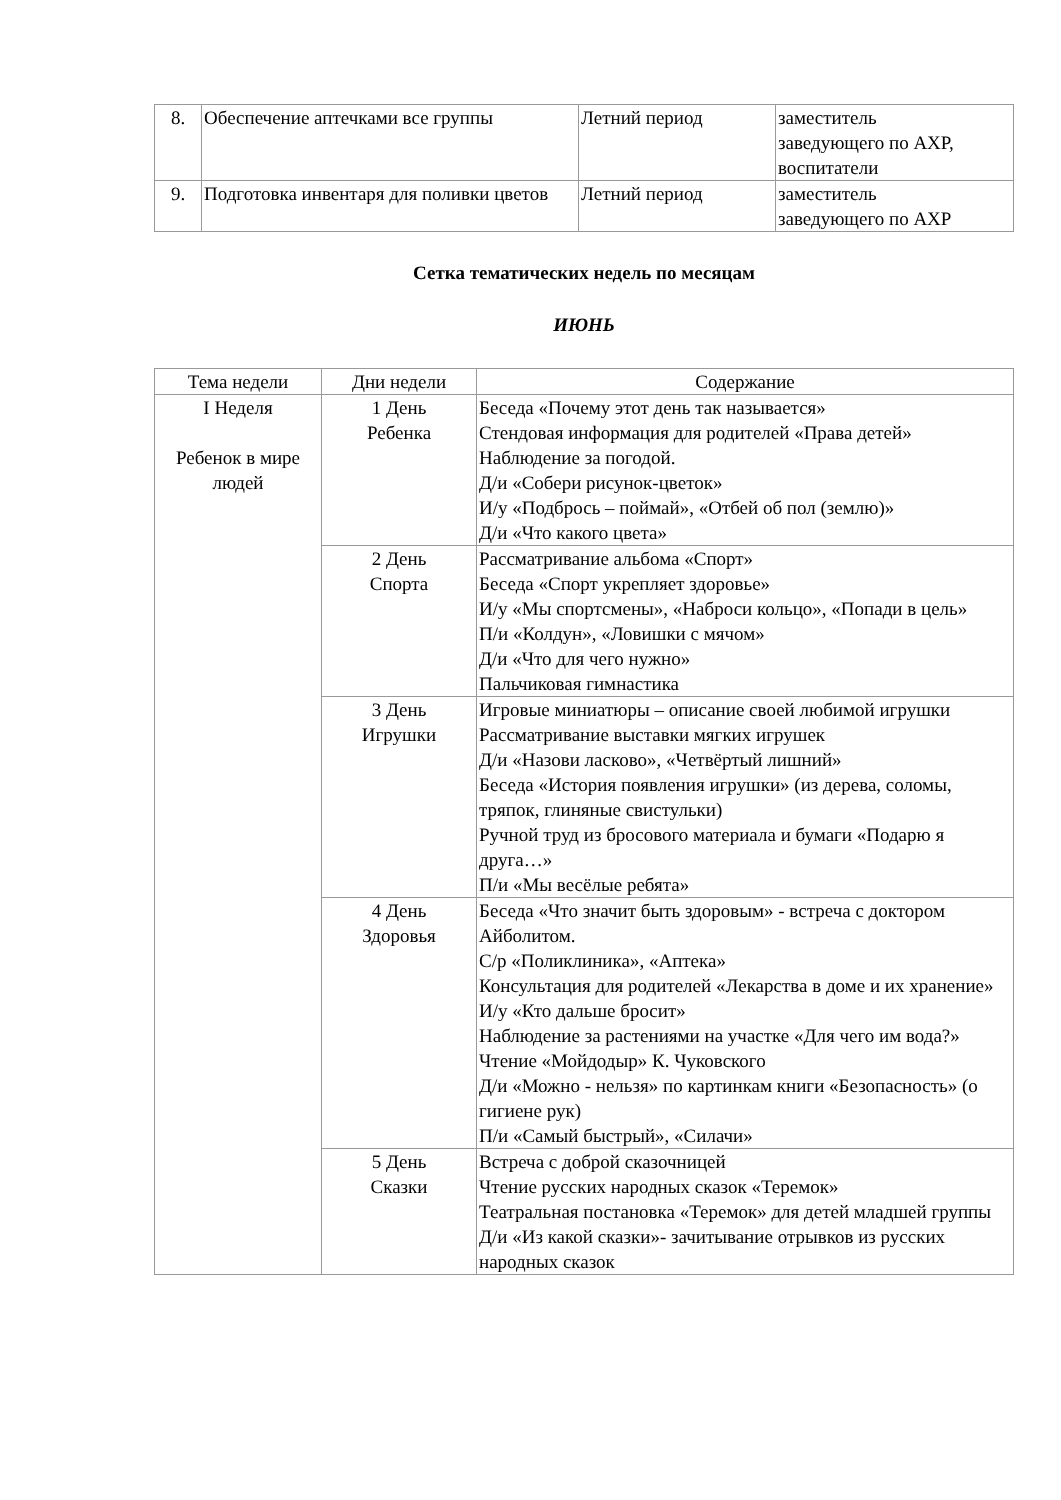| 8. | Обеспечение аптечками все группы | Летний период | заместитель заведующего по АХР, воспитатели |
| 9. | Подготовка инвентаря для поливки цветов | Летний период | заместитель заведующего по АХР |
Сетка тематических недель по месяцам
ИЮНЬ
| Тема недели | Дни недели | Содержание |
| --- | --- | --- |
| I Неделя Ребенок в мире людей | 1 День Ребенка | Беседа «Почему этот день так называется» Стендовая информация для родителей «Права детей» Наблюдение за погодой. Д/и «Собери рисунок-цветок» И/у «Подбрось – поймай», «Отбей об пол (землю)» Д/и «Что какого цвета» |
| | 2 День Спорта | Рассматривание альбома «Спорт» Беседа «Спорт укрепляет здоровье» И/у «Мы спортсмены», «Наброси кольцо», «Попади в цель» П/и «Колдун», «Ловишки с мячом» Д/и «Что для чего нужно» Пальчиковая гимнастика |
| | 3 День Игрушки | Игровые миниатюры – описание своей любимой игрушки Рассматривание выставки мягких игрушек Д/и «Назови ласково», «Четвёртый лишний» Беседа «История появления игрушки» (из дерева, соломы, тряпок, глиняные свистульки) Ручной труд из бросового материала и бумаги «Подарю я друга…» П/и «Мы весёлые ребята» |
| | 4 День Здоровья | Беседа «Что значит быть здоровым» - встреча с доктором Айболитом. С/р «Поликлиника», «Аптека» Консультация для родителей «Лекарства в доме и их хранение» И/у «Кто дальше бросит» Наблюдение за растениями на участке «Для чего им вода?» Чтение «Мойдодыр» К. Чуковского Д/и «Можно - нельзя» по картинкам книги «Безопасность» (о гигиене рук) П/и «Самый быстрый», «Силачи» |
| | 5 День Сказки | Встреча с доброй сказочницей Чтение русских народных сказок «Теремок» Театральная постановка «Теремок» для детей младшей группы Д/и «Из какой сказки»- зачитывание отрывков из русских народных сказок |